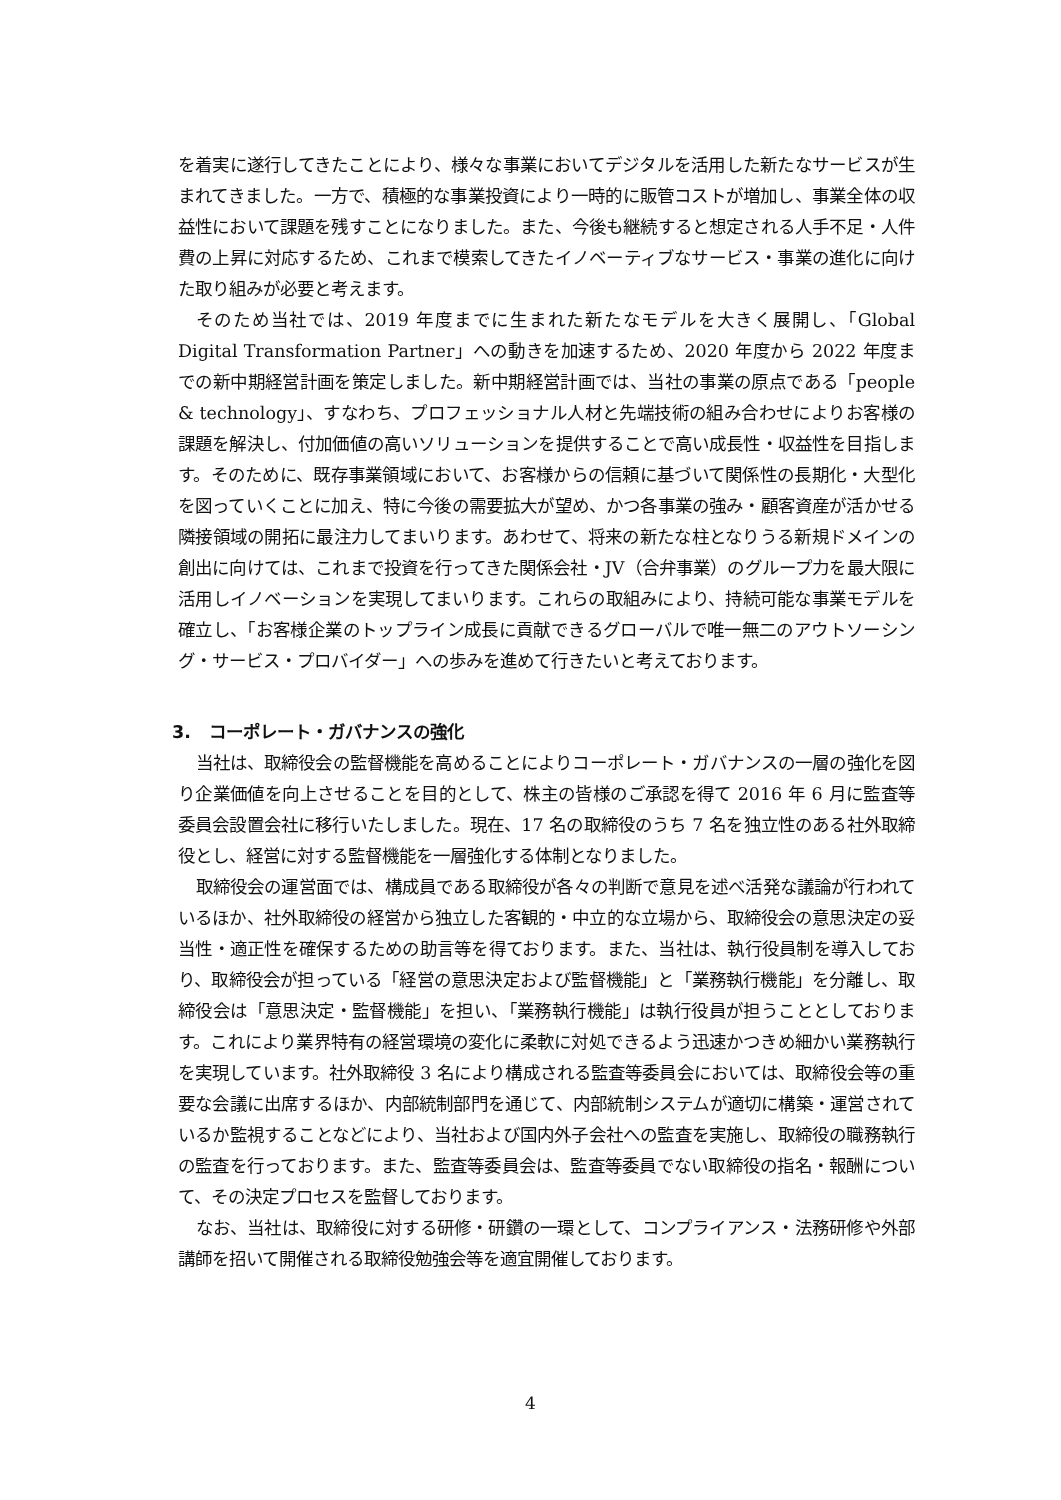を着実に遂行してきたことにより、様々な事業においてデジタルを活用した新たなサービスが生まれてきました。一方で、積極的な事業投資により一時的に販管コストが増加し、事業全体の収益性において課題を残すことになりました。また、今後も継続すると想定される人手不足・人件費の上昇に対応するため、これまで模索してきたイノベーティブなサービス・事業の進化に向けた取り組みが必要と考えます。
そのため当社では、2019 年度までに生まれた新たなモデルを大きく展開し、「Global Digital Transformation Partner」への動きを加速するため、2020 年度から 2022 年度までの新中期経営計画を策定しました。新中期経営計画では、当社の事業の原点である「people & technology」、すなわち、プロフェッショナル人材と先端技術の組み合わせによりお客様の課題を解決し、付加価値の高いソリューションを提供することで高い成長性・収益性を目指します。そのために、既存事業領域において、お客様からの信頼に基づいて関係性の長期化・大型化を図っていくことに加え、特に今後の需要拡大が望め、かつ各事業の強み・顧客資産が活かせる隣接領域の開拓に最注力してまいります。あわせて、将来の新たな柱となりうる新規ドメインの創出に向けては、これまで投資を行ってきた関係会社・JV（合弁事業）のグループ力を最大限に活用しイノベーションを実現してまいります。これらの取組みにより、持続可能な事業モデルを確立し、「お客様企業のトップライン成長に貢献できるグローバルで唯一無二のアウトソーシング・サービス・プロバイダー」への歩みを進めて行きたいと考えております。
3. コーポレート・ガバナンスの強化
当社は、取締役会の監督機能を高めることによりコーポレート・ガバナンスの一層の強化を図り企業価値を向上させることを目的として、株主の皆様のご承認を得て 2016 年 6 月に監査等委員会設置会社に移行いたしました。現在、17 名の取締役のうち 7 名を独立性のある社外取締役とし、経営に対する監督機能を一層強化する体制となりました。
取締役会の運営面では、構成員である取締役が各々の判断で意見を述べ活発な議論が行われているほか、社外取締役の経営から独立した客観的・中立的な立場から、取締役会の意思決定の妥当性・適正性を確保するための助言等を得ております。また、当社は、執行役員制を導入しており、取締役会が担っている「経営の意思決定および監督機能」と「業務執行機能」を分離し、取締役会は「意思決定・監督機能」を担い、「業務執行機能」は執行役員が担うこととしております。これにより業界特有の経営環境の変化に柔軟に対処できるよう迅速かつきめ細かい業務執行を実現しています。社外取締役 3 名により構成される監査等委員会においては、取締役会等の重要な会議に出席するほか、内部統制部門を通じて、内部統制システムが適切に構築・運営されているか監視することなどにより、当社および国内外子会社への監査を実施し、取締役の職務執行の監査を行っております。また、監査等委員会は、監査等委員でない取締役の指名・報酬について、その決定プロセスを監督しております。
なお、当社は、取締役に対する研修・研鑽の一環として、コンプライアンス・法務研修や外部講師を招いて開催される取締役勉強会等を適宜開催しております。
4